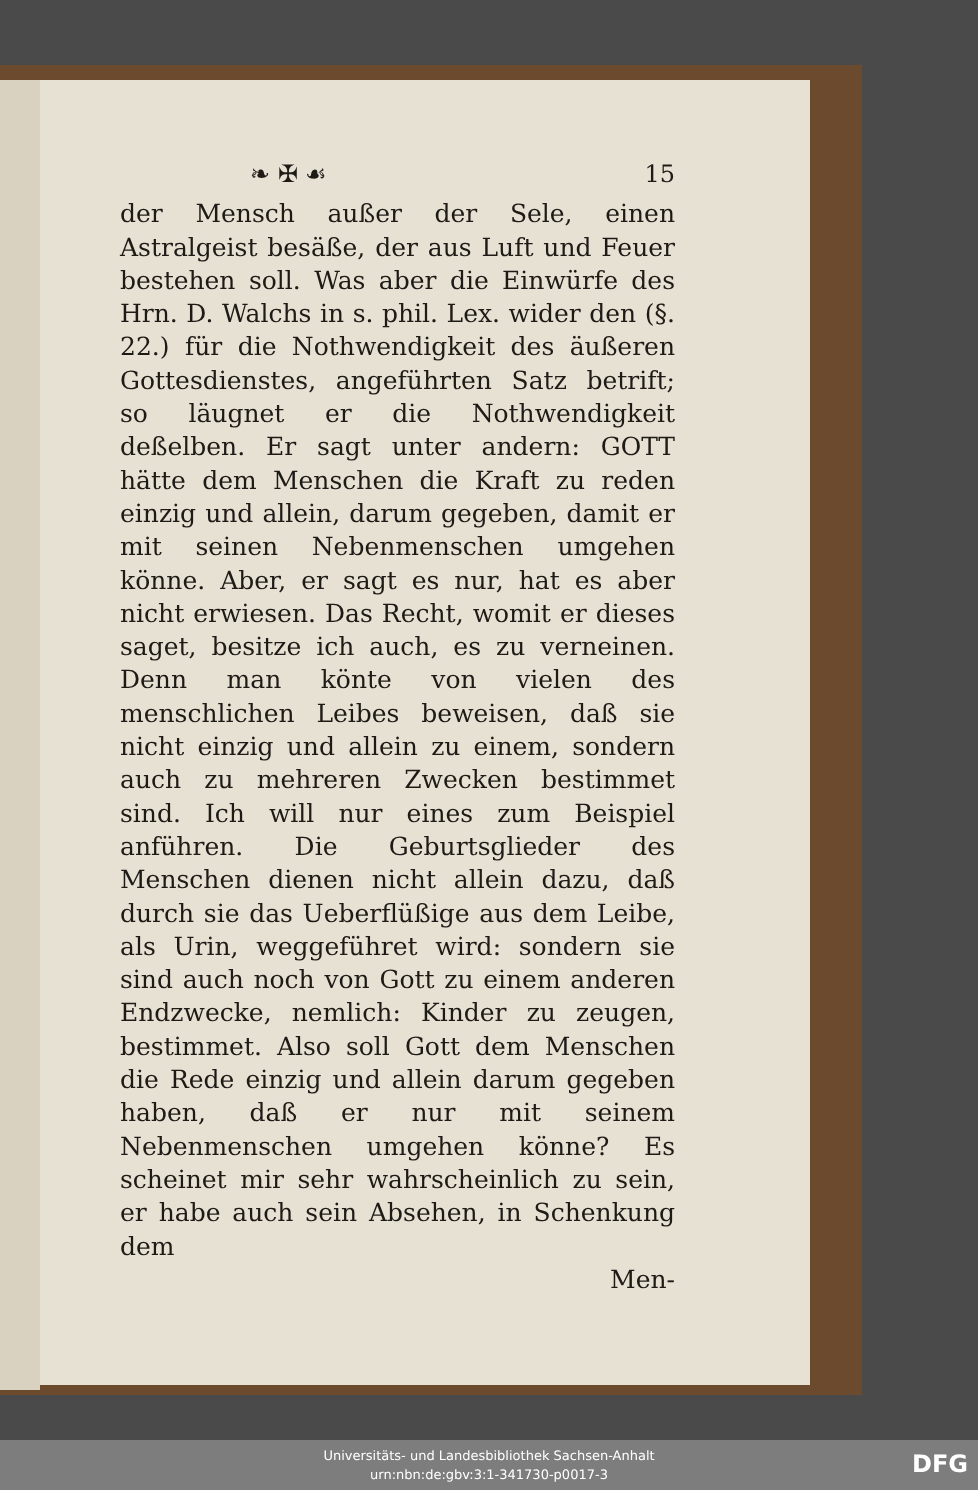❧ ✠ ☙ 15
der Mensch außer der Sele, einen Astralgeist besäße, der aus Luft und Feuer bestehen soll. Was aber die Einwürfe des Hrn. D. Walchs in s. phil. Lex. wider den (§. 22.) für die Nothwendigkeit des äußeren Gottesdienstes, angeführten Satz betrift; so läugnet er die Nothwendigkeit deßelben. Er sagt unter andern: GOTT hätte dem Menschen die Kraft zu reden einzig und allein, darum gegeben, damit er mit seinen Nebenmenschen umgehen könne. Aber, er sagt es nur, hat es aber nicht erwiesen. Das Recht, womit er dieses saget, besitze ich auch, es zu verneinen. Denn man könte von vielen des menschlichen Leibes beweisen, daß sie nicht einzig und allein zu einem, sondern auch zu mehreren Zwecken bestimmet sind. Ich will nur eines zum Beispiel anführen. Die Geburtsglieder des Menschen dienen nicht allein dazu, daß durch sie das Ueberflüßige aus dem Leibe, als Urin, weggeführet wird: sondern sie sind auch noch von Gott zu einem anderen Endzwecke, nemlich: Kinder zu zeugen, bestimmet. Also soll Gott dem Menschen die Rede einzig und allein darum gegeben haben, daß er nur mit seinem Nebenmenschen umgehen könne? Es scheinet mir sehr wahrscheinlich zu sein, er habe auch sein Absehen, in Schenkung dem
Men-
Universitäts- und Landesbibliothek Sachsen-Anhalt
urn:nbn:de:gbv:3:1-341730-p0017-3
DFG